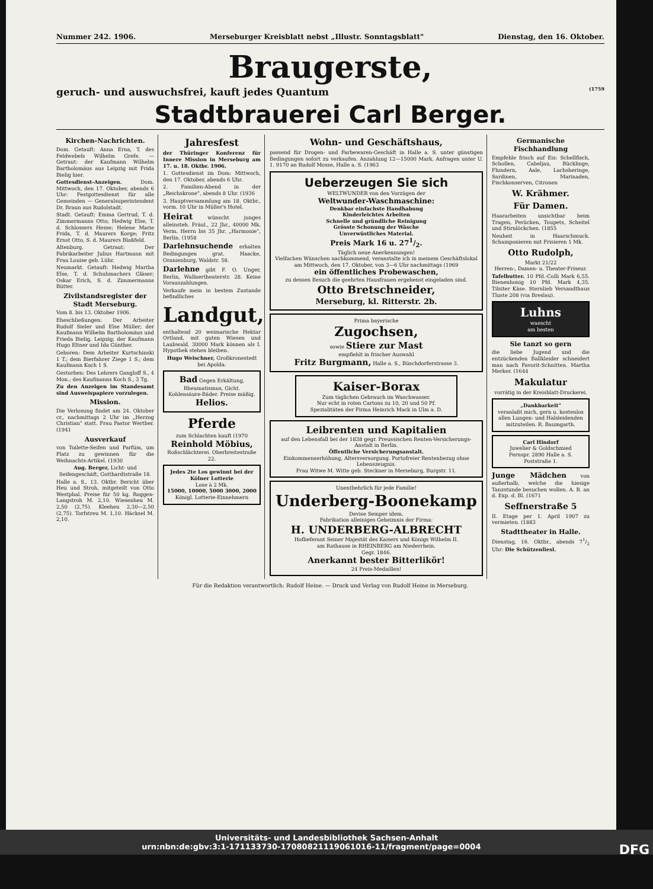Nummer 242. 1906. Merseburger Kreisblatt nebst „Illustr. Sonntagsblatt" Dienstag, den 16. Oktober.
Braugerste,
geruch- und auswuchsfrei, kauft jedes Quantum (1759
Stadtbrauerei Carl Berger.
Kirchen-Nachrichten.
Dom. Getauft: Anna Erna, T. des Feldwebels Wilhelm Grefe. — Getraut: der Kaufmann Wilhelm Bartholomäus aus Leipzig mit Frida Bielig hier.
Gottesdienst-Anzeigen. Dom. Mittwoch, den 17. Oktober, abends 6 Uhr: Festgottesdienst für alle Gemeinden — Generalsuperintendent Dr. Braun aus Rudolstadt.
Stadt. Getauft: Emma Gertrud, T. d. Zimmermanns Otto; Hedwig Else, T. d. Schlossers Hesse; Helene Marie Frida, T. d. Maurers Korge; Fritz Ernst Otto, S. d. Maurers Bloßfeld.
Altenburg. Getraut: Der Fabrikarbeiter Julius Hartmann mit Frau Louise geb. Lühr.
Neumarkt. Getauft: Hedwig Martha Else, T. d. Schuhmachers Gläser; Oskar Erich, S. d. Zimmermanns Bütter.
Zivilstandsregister der Stadt Merseburg.
Vom 8. bis 13. Oktober 1906.
Eheschließungen: Der Arbeiter Rudolf Sieler und Else Müller; der Kaufmann Wilhelm Bartholomäus und Frieda Bielig, Leipzig; der Kaufmann Hugo Eltner und Ida Günther.
Geboren: Dem Arbeiter Kurtschinski 1 T.; dem Bierfahrer Ziege 1 S.; dem Kaufmann Koch 1 S.
Gestorben: Des Lehrers Gangloff S., 4 Mon.; des Kaufmanns Koch S., 3 Tg.
Zu den Anzeigen im Standesamt sind Ausweispapiere vorzulegen.
Mission.
Die Verlosung findet am 24. Oktober cr., nachmittags 2 Uhr im „Herzog Christian" statt. Frau Pastor Werther. (1941
Ausverkauf
von Toilette-Seifen und Parfüm, um Platz zu gewinnen für die Weihnachts-Artikel. (1930
Aug. Berger, Licht- und Seifengeschäft, Gotthardtstraße 18.
Halle a. S., 13. Oktbr. Bericht über Heu und Stroh, mitgeteilt von Otto Westphal. Preise für 50 kg. Roggen-Langstroh M. 2,10. Wiesenheu M. 2,50 (2,75). Kleeheu 2,30—2,50 (2,75). Torfstreu M. 1,10. Häcksel M. 2,10.
Jahresfest
der Thüringer Konferenz für Innere Mission in Merseburg am 17. u. 18. Oktbr. 1906.
1. Gottesdienst im Dom: Mittwoch, den 17. Oktober, abends 6 Uhr.
2. Familien-Abend in der „Reichskrone", abends 8 Uhr. (1936
3. Hauptversammlung am 18. Oktbr., vorm. 10 Uhr in Müller's Hotel.
Heirat wünscht junges alleinsteh. Fräul., 22 Jhr., 40000 Mk. Verm. Herrn bis 35 Jhr. „Harmonie", Berlin. (1958
Darlehnsuchende erhalten Bedingungen grat. Haacke, Oranienburg, Waldstr. 58.
Darlehne gibt F. O. Unger, Berlin, Wallnertheaterstr. 28. Keine Vorauszahlungen.
Verkaufe mein in bestem Zustande befindliches
Landgut,
enthaltend 20 weimarische Hektar Ortland, mit guten Wiesen und Laubwald. 30000 Mark können als I. Hypothek stehen bleiben.
Hugo Weischner, Großkronestedt bei Apolda.
Bad Gegen Erkältung, Rheumatismus, Gicht. Kohlensäure-Bäder. Preise mäßig. Helios.
Pferde
zum Schlachten kauft (1970
Reinhold Möbius,
Roßschlächterei. Oberbreitestraße 22.
Jedes 2te Los gewinnt bei der Kölner Lotterie
Lose à 2 Mk.
15000, 10000, 5000 3000, 2000
Königl. Lotterie-Einnehmern
Wohn- und Geschäftshaus,
passend für Drogen- und Farbewaren-Geschäft in Halle a. S. unter günstigen Bedingungen sofort zu verkaufen. Anzahlung 12—15000 Mark. Anfragen unter U. 1. 9170 an Rudolf Mosse, Halle a. S. (1963
Ueberzeugen Sie sich
WELTWUNDER von den Vorzügen der
Weltwunder-Waschmaschine:
Denkbar einfachste Handhabung
Kinderleichtes Arbeiten
Schnelle und gründliche Reinigung
Grösste Schonung der Wäsche
Unverwüstliches Material.
Preis Mark 16 u. 271/2.
Täglich neue Anerkennungen!
Vielfachen Wünschen nachkommend, veranstalte ich in meinem Geschäftslokal am Mittwoch, den 17. Oktober, von 3—6 Uhr nachmittags (1969
ein öffentliches Probewaschen,
zu dessen Besuch die geehrten Hausfrauen ergebenst eingeladen sind.
Otto Bretschneider,
Merseburg, kl. Ritterstr. 2b.
Prima bayerische
Zugochsen,
sowie Stiere zur Mast
empfiehlt in frischer Auswahl
Fritz Burgmann, Halle a. S., Büschdorferstrasse 3.
Kaiser-Borax
Zum täglichen Gebrauch im Waschwasser.
Nur echt in roten Cartons zu 10, 20 und 50 Pf.
Spezialitäten der Firma Heinrich Mack in Ulm a. D.
Leibrenten und Kapitalien
auf den Lebensfall bei der 1838 gegr. Preussischen Renten-Versicherungs-Anstalt in Berlin.
Öffentliche Versicherungsanstalt.
Einkommenserhöhung, Altersversorgung. Portofreier Rentenbezug ohne Lebenszeugnis.
Frau Witwe M. Witte geb. Steckner in Merseburg, Burgstr. 11.
Unentbehrlich für jede Familie!
Underberg-Boonekamp
Devise Semper idem.
Fabrikation alleiniges Geheimnis der Firma:
H. UNDERBERG-ALBRECHT
Hoflieferant Seiner Majestät des Kaisers und Königs Wilhelm II.
am Rathause in RHEINBERG am Niederrhein.
Gegr. 1846.
Anerkannt bester Bitterlikör!
24 Preis-Medaillen!
Germanische Fischhandlung
Empfehle frisch auf Eis: Schellfisch, Schollen, Cabeljau, Bücklinge, Flundern, Aale, Lachsheringe, Sardinen, Marinaden, Fischkonserven, Citronen
W. Krähmer.
Für Damen.
Haararbeiten unsichtbar beim Tragen, Perücken, Toupets, Scheitel und Stirnlöckchen. (1855
Neuheit in Haarschmuck. Schamponieren mit Frisieren 1 Mk.
Otto Rudolph,
Markt 21/22
Herren-, Damen- u. Theater-Friseur.
Tafelbutter. 10 Pfd.-Colli Mark 6,55. Bienenhonig 10 Pfd. Mark 4,35. Tilsiter Käse. Sternlieb Versandthaus Tluste 208 (via Breslau).
Luhns
waescht
am besten
Sie tanzt so gern
die liebe Jugend und die entzückenden Ballkleider schneidert man nach Favorit-Schnitten. Martha Merker. (1644
Makulatur
vorrätig in der Kreisblatt-Druckerei.
„Dankbarkeit"
veranlaßt mich, gern u. kostenlos allen Lungen- und Halsleidenden mitzuteilen. R. Baumgarth.
Carl Hindorf
Juwelier & Goldschmied
Fernspr. 2890 Halle a. S. Poststraße 1.
Junge Mädchen von außerhalb, welche die hiesige Tanzstunde besuchen wollen. A. B. an d. Exp. d. Bl. (1671
Seffnerstraße 5
II. Etage per 1. April 1907 zu vermieten. (1883
Stadttheater in Halle.
Dienstag, 16. Oktbr., abends 71/2 Uhr: Die Schützenliesl.
Für die Redaktion verantwortlich: Rudolf Heine. — Druck und Verlag von Rudolf Heine in Merseburg.
Universitäts- und Landesbibliothek Sachsen-Anhalt
urn:nbn:de:gbv:3:1-171133730-17080821119061016-11/fragment/page=0004 DFG